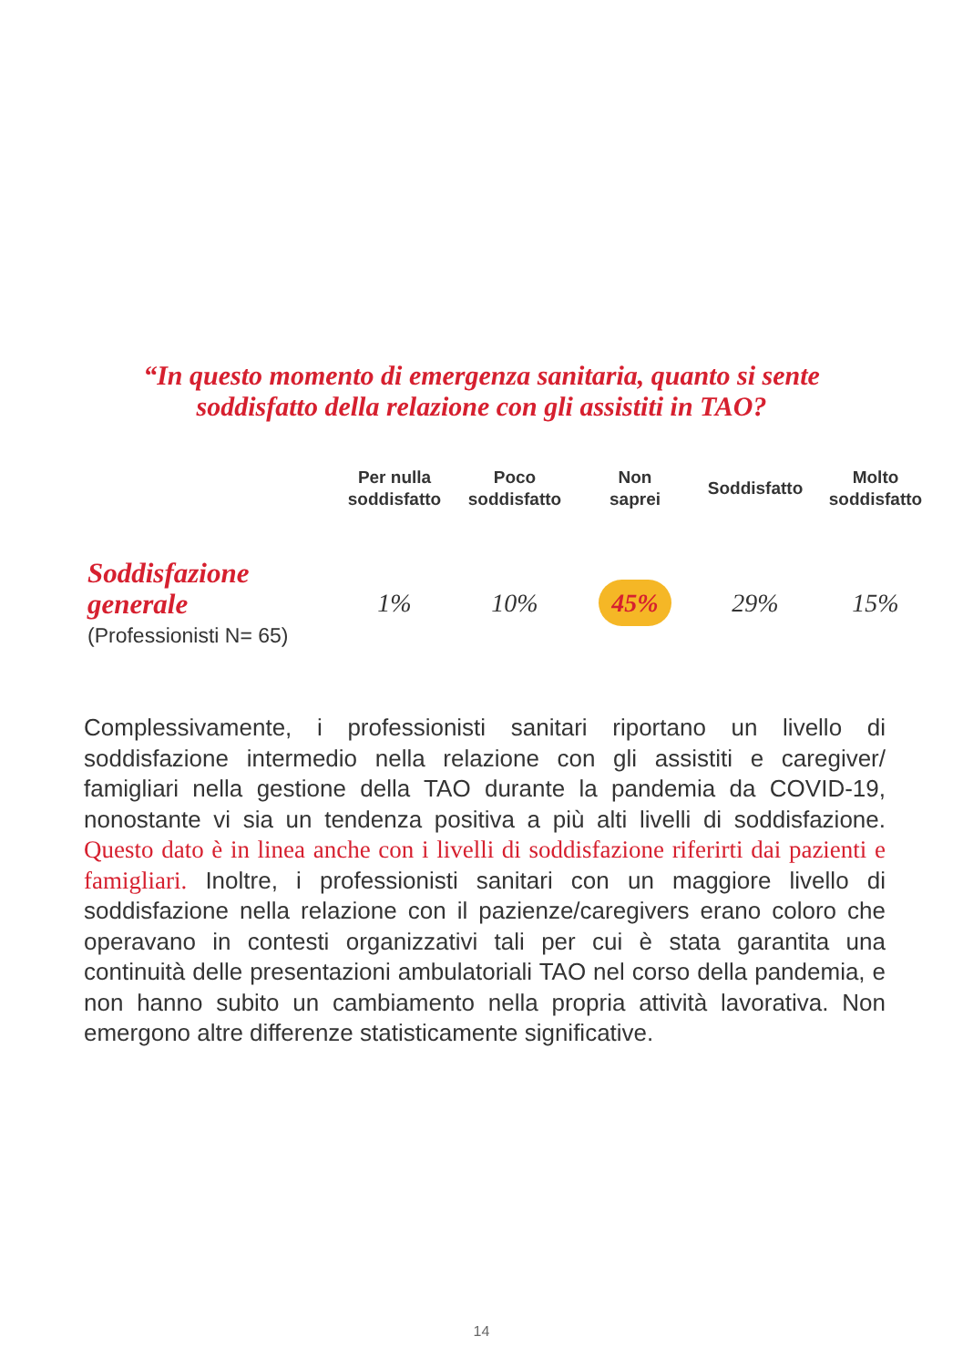“In questo momento di emergenza sanitaria, quanto si sente
soddisfatto della relazione con gli assistiti in TAO?
| | Per nulla soddisfatto | Poco soddisfatto | Non saprei | Soddisfatto | Molto soddisfatto |
| --- | --- | --- | --- | --- | --- |
| Soddisfazione generale (Professionisti N= 65) | 1% | 10% | 45% | 29% | 15% |
Complessivamente, i professionisti sanitari riportano un livello di soddisfazione intermedio nella relazione con gli assistiti e caregiver/ famigliari nella gestione della TAO durante la pandemia da COVID-19, nonostante vi sia un tendenza positiva a più alti livelli di soddisfazione. Questo dato è in linea anche con i livelli di soddisfazione riferirti dai pazienti e famigliari. Inoltre, i professionisti sanitari con un maggiore livello di soddisfazione nella relazione con il pazienze/caregivers erano coloro che operavano in contesti organizzativi tali per cui è stata garantita una continuità delle presentazioni ambulatoriali TAO nel corso della pandemia, e non hanno subito un cambiamento nella propria attività lavorativa. Non emergono altre differenze statisticamente significative.
14